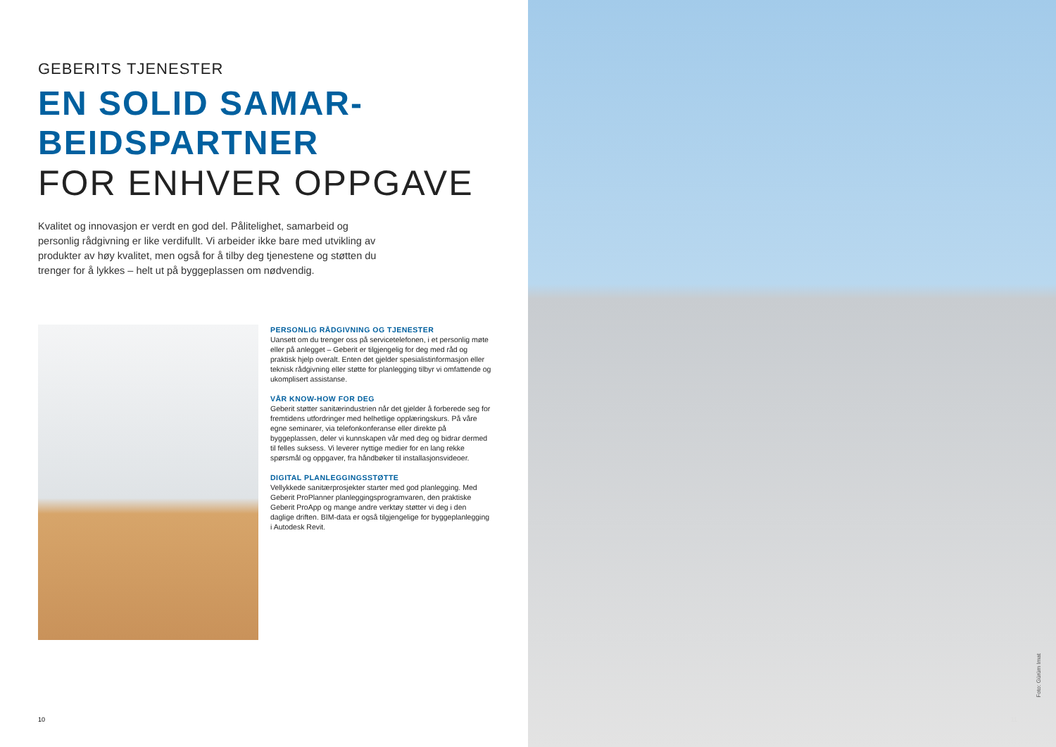GEBERITS TJENESTER
EN SOLID SAMAR-
BEIDSPARTNER
FOR ENHVER OPPGAVE
Kvalitet og innovasjon er verdt en god del. Pålitelighet, samarbeid og personlig rådgivning er like verdifullt. Vi arbeider ikke bare med utvikling av produkter av høy kvalitet, men også for å tilby deg tjenestene og støtten du trenger for å lykkes – helt ut på byggeplassen om nødvendig.
PERSONLIG RÅDGIVNING OG TJENESTER
Uansett om du trenger oss på servicetelefonen, i et personlig møte eller på anlegget – Geberit er tilgjengelig for deg med råd og praktisk hjelp overalt. Enten det gjelder spesialistinformasjon eller teknisk rådgivning eller støtte for planlegging tilbyr vi omfattende og ukomplisert assistanse.
VÅR KNOW-HOW FOR DEG
Geberit støtter sanitærindustrien når det gjelder å forberede seg for fremtidens utfordringer med helhetlige opplæringskurs. På våre egne seminarer, via telefonkonferanse eller direkte på byggeplassen, deler vi kunnskapen vår med deg og bidrar dermed til felles suksess. Vi leverer nyttige medier for en lang rekke spørsmål og oppgaver, fra håndbøker til installasjonsvideoer.
DIGITAL PLANLEGGINGSSTØTTE
Vellykkede sanitærprosjekter starter med god planlegging. Med Geberit ProPlanner planleggingsprogramvaren, den praktiske Geberit ProApp og mange andre verktøy støtter vi deg i den daglige driften. BIM-data er også tilgjengelige for byggeplanlegging i Autodesk Revit.
10
Foto: Gürüm Imat
11